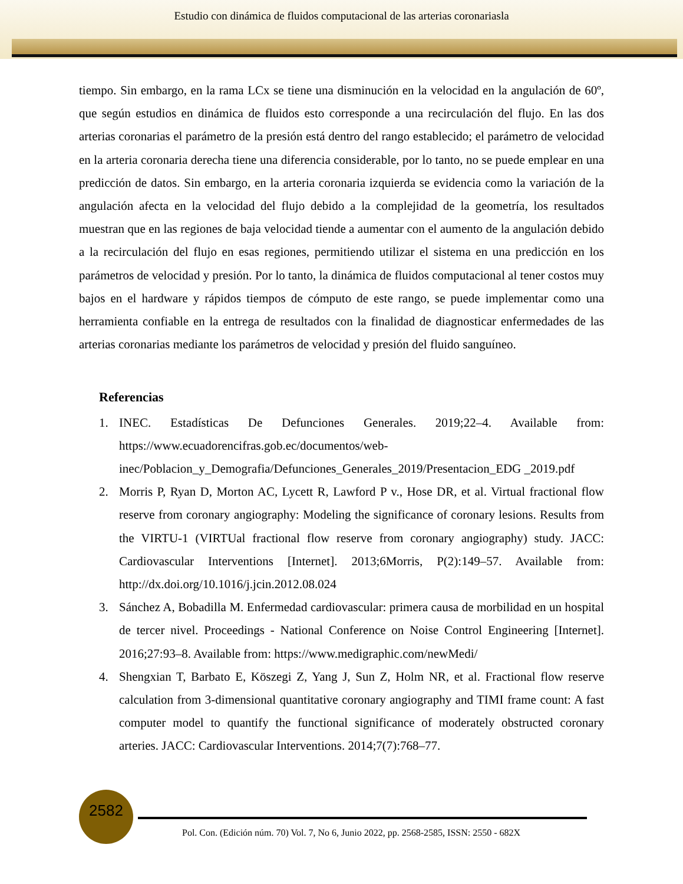Estudio con dinámica de fluidos computacional de las arterias coronariasla
tiempo. Sin embargo, en la rama LCx se tiene una disminución en la velocidad en la angulación de 60º, que según estudios en dinámica de fluidos esto corresponde a una recirculación del flujo. En las dos arterias coronarias el parámetro de la presión está dentro del rango establecido; el parámetro de velocidad en la arteria coronaria derecha tiene una diferencia considerable, por lo tanto, no se puede emplear en una predicción de datos. Sin embargo, en la arteria coronaria izquierda se evidencia como la variación de la angulación afecta en la velocidad del flujo debido a la complejidad de la geometría, los resultados muestran que en las regiones de baja velocidad tiende a aumentar con el aumento de la angulación debido a la recirculación del flujo en esas regiones, permitiendo utilizar el sistema en una predicción en los parámetros de velocidad y presión. Por lo tanto, la dinámica de fluidos computacional al tener costos muy bajos en el hardware y rápidos tiempos de cómputo de este rango, se puede implementar como una herramienta confiable en la entrega de resultados con la finalidad de diagnosticar enfermedades de las arterias coronarias mediante los parámetros de velocidad y presión del fluido sanguíneo.
Referencias
1. INEC. Estadísticas De Defunciones Generales. 2019;22–4. Available from: https://www.ecuadorencifras.gob.ec/documentos/web-inec/Poblacion_y_Demografia/Defunciones_Generales_2019/Presentacion_EDG _2019.pdf
2. Morris P, Ryan D, Morton AC, Lycett R, Lawford P v., Hose DR, et al. Virtual fractional flow reserve from coronary angiography: Modeling the significance of coronary lesions. Results from the VIRTU-1 (VIRTUal fractional flow reserve from coronary angiography) study. JACC: Cardiovascular Interventions [Internet]. 2013;6Morris, P(2):149–57. Available from: http://dx.doi.org/10.1016/j.jcin.2012.08.024
3. Sánchez A, Bobadilla M. Enfermedad cardiovascular: primera causa de morbilidad en un hospital de tercer nivel. Proceedings - National Conference on Noise Control Engineering [Internet]. 2016;27:93–8. Available from: https://www.medigraphic.com/newMedi/
4. Shengxian T, Barbato E, Köszegi Z, Yang J, Sun Z, Holm NR, et al. Fractional flow reserve calculation from 3-dimensional quantitative coronary angiography and TIMI frame count: A fast computer model to quantify the functional significance of moderately obstructed coronary arteries. JACC: Cardiovascular Interventions. 2014;7(7):768–77.
2582
Pol. Con. (Edición núm. 70) Vol. 7, No 6, Junio 2022, pp. 2568-2585, ISSN: 2550 - 682X